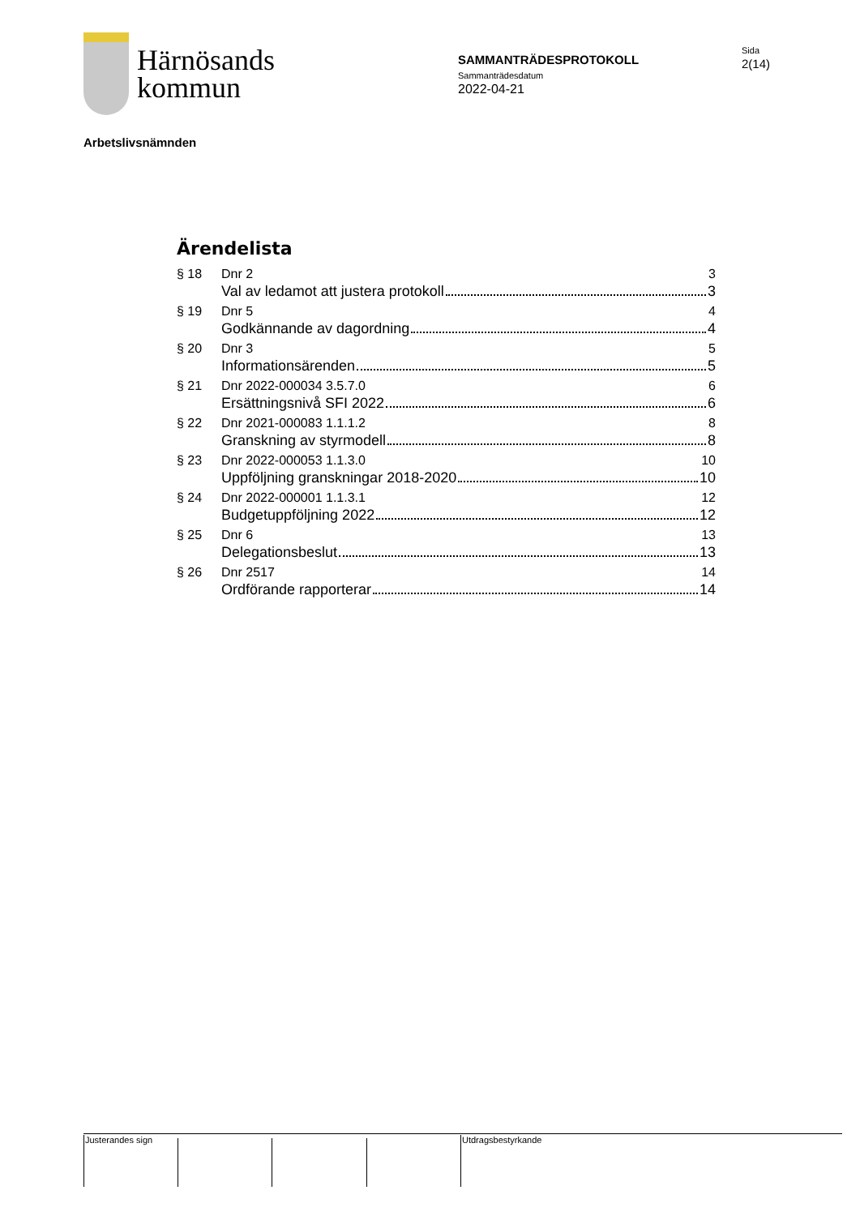Härnösands
kommun
SAMMANTRÄDESPROTOKOLL
Sammanträdesdatum
2022-04-21
Sida
2(14)
Arbetslivsnämnden
Ärendelista
§ 18 Dnr 2 3
Val av ledamot att justera protokoll 3
§ 19 Dnr 5 4
Godkännande av dagordning 4
§ 20 Dnr 3 5
Informationsärenden 5
§ 21 Dnr 2022-000034 3.5.7.0 6
Ersättningsnivå SFI 2022 6
§ 22 Dnr 2021-000083 1.1.1.2 8
Granskning av styrmodell 8
§ 23 Dnr 2022-000053 1.1.3.0 10
Uppföljning granskningar 2018-2020 10
§ 24 Dnr 2022-000001 1.1.3.1 12
Budgetuppföljning 2022 12
§ 25 Dnr 6 13
Delegationsbeslut 13
§ 26 Dnr 2517 14
Ordförande rapporterar 14
Justerandes sign Utdragsbestyrkande